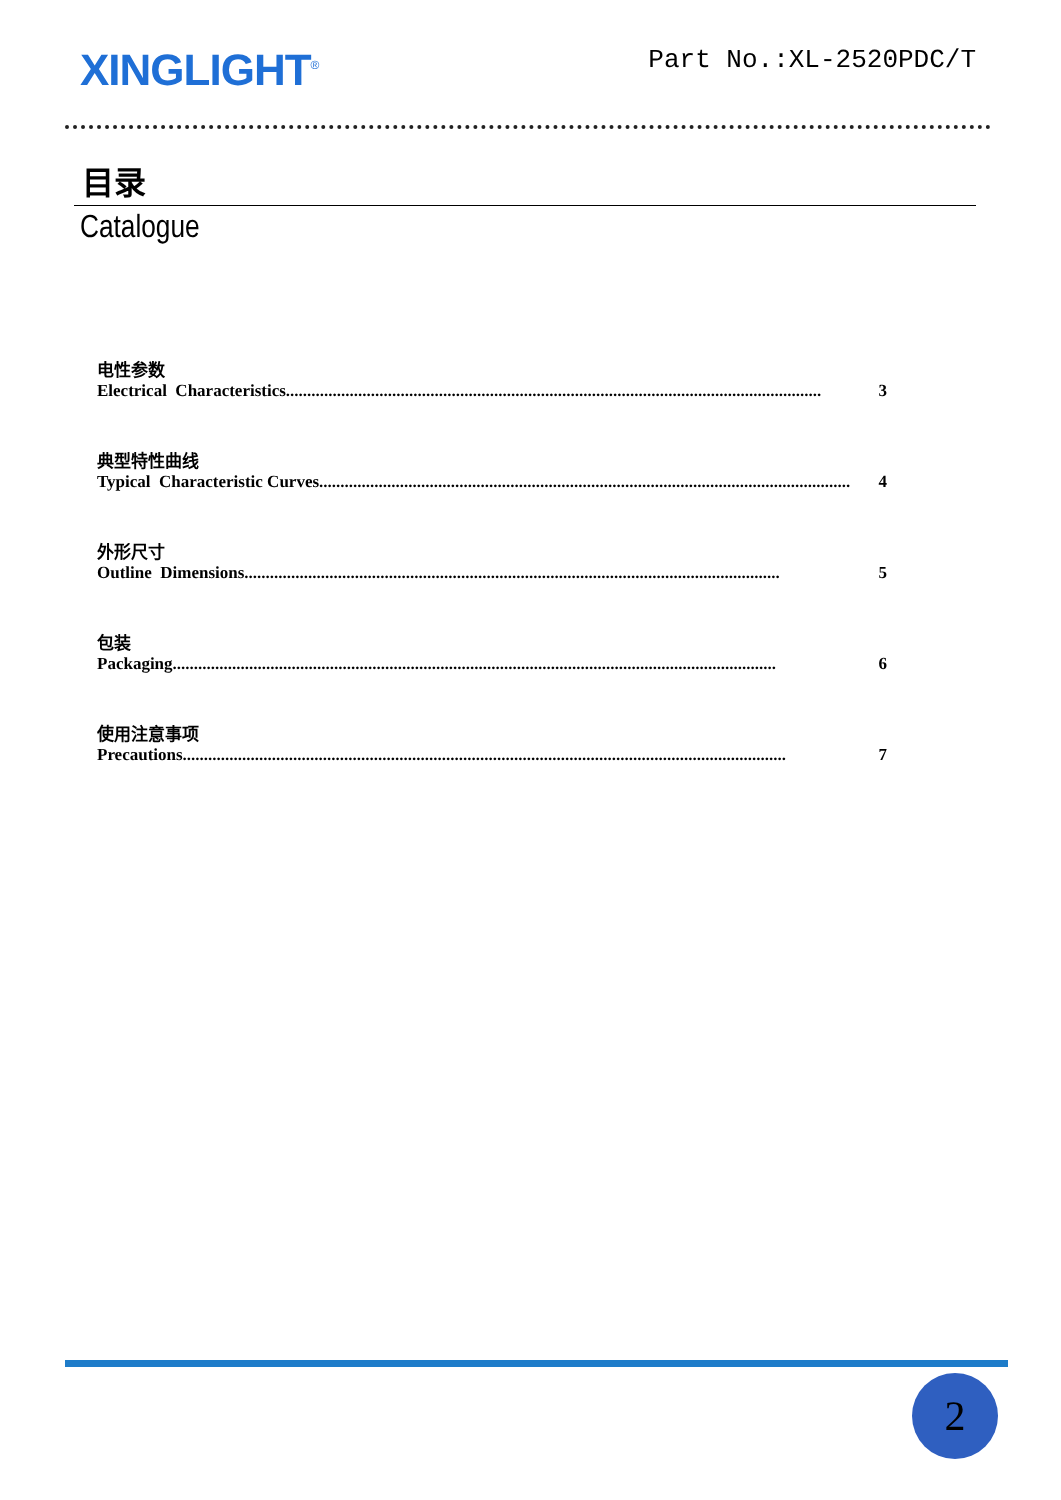XINGLIGHT<sup>®</sup>
Part No.:XL-2520PDC/T
目录
Catalogue
电性参数
Electrical Characteristics.............................................................................................................................. 3
典型特性曲线
Typical Characteristic Curves............................................................................................................................. 4
外形尺寸
Outline Dimensions.............................................................................................................................. 5
包装
Packaging.............................................................................................................................................. 6
使用注意事项
Precautions.............................................................................................................................................. 7
2